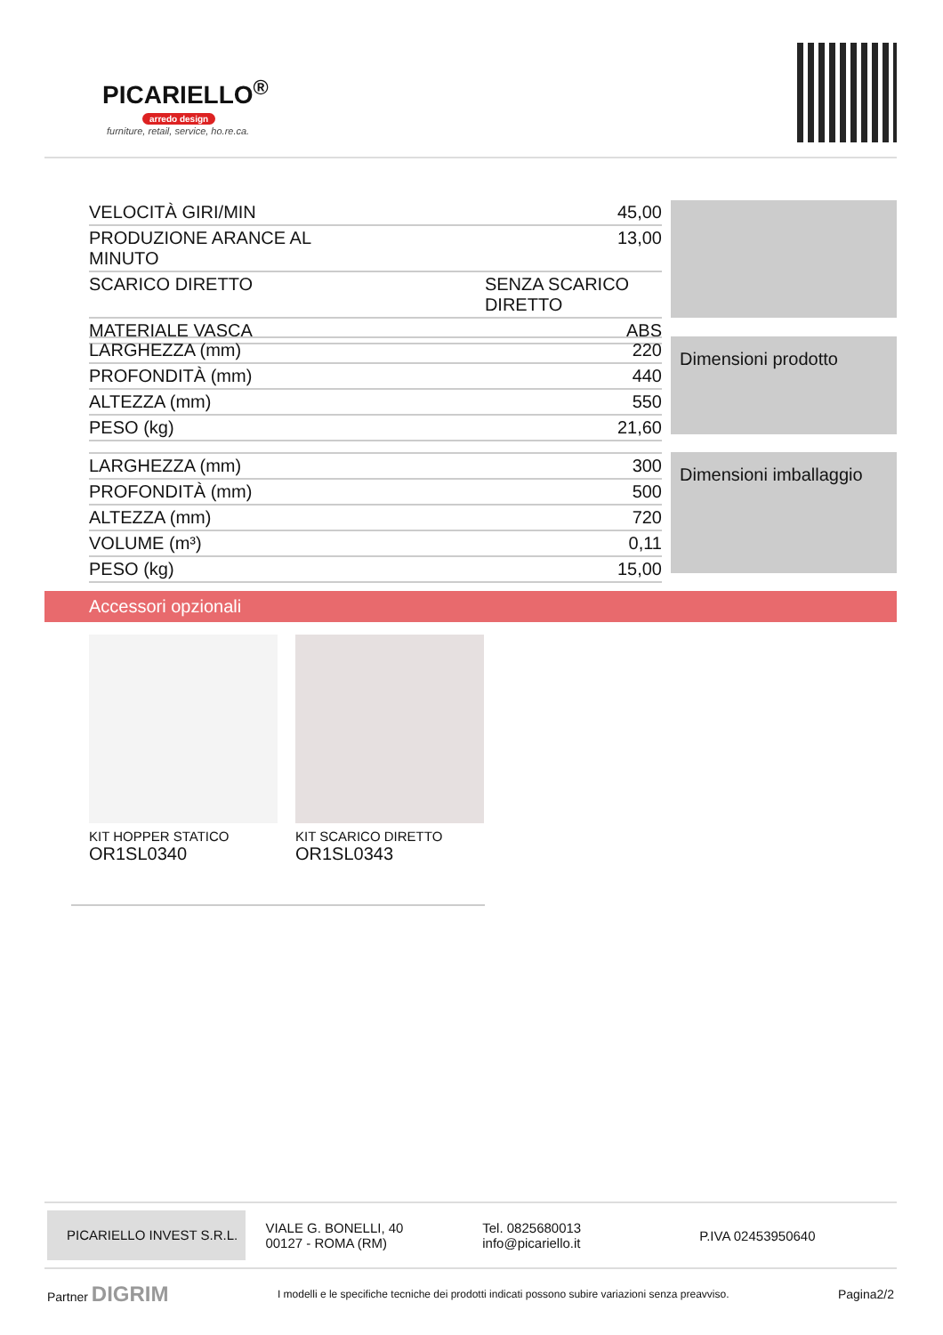PICARIELLO<sup>®</sup>
arredo design
furniture, retail, service, ho.re.ca.
| VELOCITÀ GIRI/MIN | 45,00 |
| PRODUZIONE ARANCE AL MINUTO | 13,00 |
| SCARICO DIRETTO | SENZA SCARICO DIRETTO |
| MATERIALE VASCA | ABS |
| LARGHEZZA (mm) | 220 |
| PROFONDITÀ (mm) | 440 |
| ALTEZZA (mm) | 550 |
| PESO (kg) | 21,60 |
Dimensioni prodotto
| LARGHEZZA (mm) | 300 |
| PROFONDITÀ (mm) | 500 |
| ALTEZZA (mm) | 720 |
| VOLUME (m³) | 0,11 |
| PESO (kg) | 15,00 |
Dimensioni imballaggio
Accessori opzionali
KIT HOPPER STATICO
OR1SL0340
KIT SCARICO DIRETTO
OR1SL0343
PICARIELLO INVEST S.R.L.
VIALE G. BONELLI, 40
00127 - ROMA (RM)
Tel. 0825680013
info@picariello.it
P.IVA 02453950640
Partner DIGRIM I modelli e le specifiche tecniche dei prodotti indicati possono subire variazioni senza preavviso. Pagina2/2